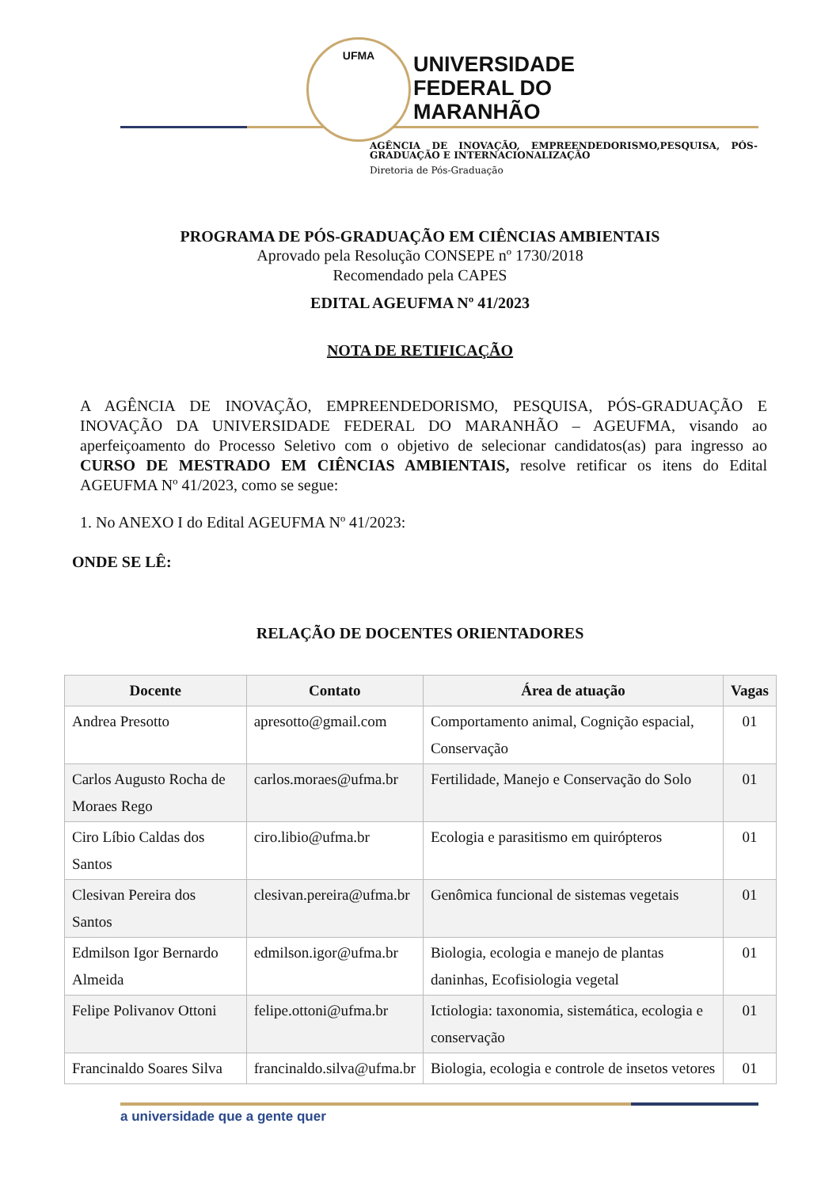UFMA
UNIVERSIDADE
FEDERAL DO
MARANHÃO
AGÊNCIA DE INOVAÇÃO, EMPREENDEDORISMO,PESQUISA, PÓS-GRADUAÇÃO E INTERNACIONALIZAÇÃO
Diretoria de Pós-Graduação
PROGRAMA DE PÓS-GRADUAÇÃO EM CIÊNCIAS AMBIENTAIS
Aprovado pela Resolução CONSEPE nº 1730/2018
Recomendado pela CAPES
EDITAL AGEUFMA Nº 41/2023
NOTA DE RETIFICAÇÃO
A AGÊNCIA DE INOVAÇÃO, EMPREENDEDORISMO, PESQUISA, PÓS-GRADUAÇÃO E INOVAÇÃO DA UNIVERSIDADE FEDERAL DO MARANHÃO – AGEUFMA, visando ao aperfeiçoamento do Processo Seletivo com o objetivo de selecionar candidatos(as) para ingresso ao CURSO DE MESTRADO EM CIÊNCIAS AMBIENTAIS, resolve retificar os itens do Edital AGEUFMA Nº 41/2023, como se segue:
1. No ANEXO I do Edital AGEUFMA Nº 41/2023:
ONDE SE LÊ:
RELAÇÃO DE DOCENTES ORIENTADORES
| Docente | Contato | Área de atuação | Vagas |
| --- | --- | --- | --- |
| Andrea Presotto | apresotto@gmail.com | Comportamento animal, Cognição espacial, Conservação | 01 |
| Carlos Augusto Rocha de Moraes Rego | carlos.moraes@ufma.br | Fertilidade, Manejo e Conservação do Solo | 01 |
| Ciro Líbio Caldas dos Santos | ciro.libio@ufma.br | Ecologia e parasitismo em quirópteros | 01 |
| Clesivan Pereira dos Santos | clesivan.pereira@ufma.br | Genômica funcional de sistemas vegetais | 01 |
| Edmilson Igor Bernardo Almeida | edmilson.igor@ufma.br | Biologia, ecologia e manejo de plantas daninhas, Ecofisiologia vegetal | 01 |
| Felipe Polivanov Ottoni | felipe.ottoni@ufma.br | Ictiologia: taxonomia, sistemática, ecologia e conservação | 01 |
| Francinaldo Soares Silva | francinaldo.silva@ufma.br | Biologia, ecologia e controle de insetos vetores | 01 |
a universidade que a gente quer